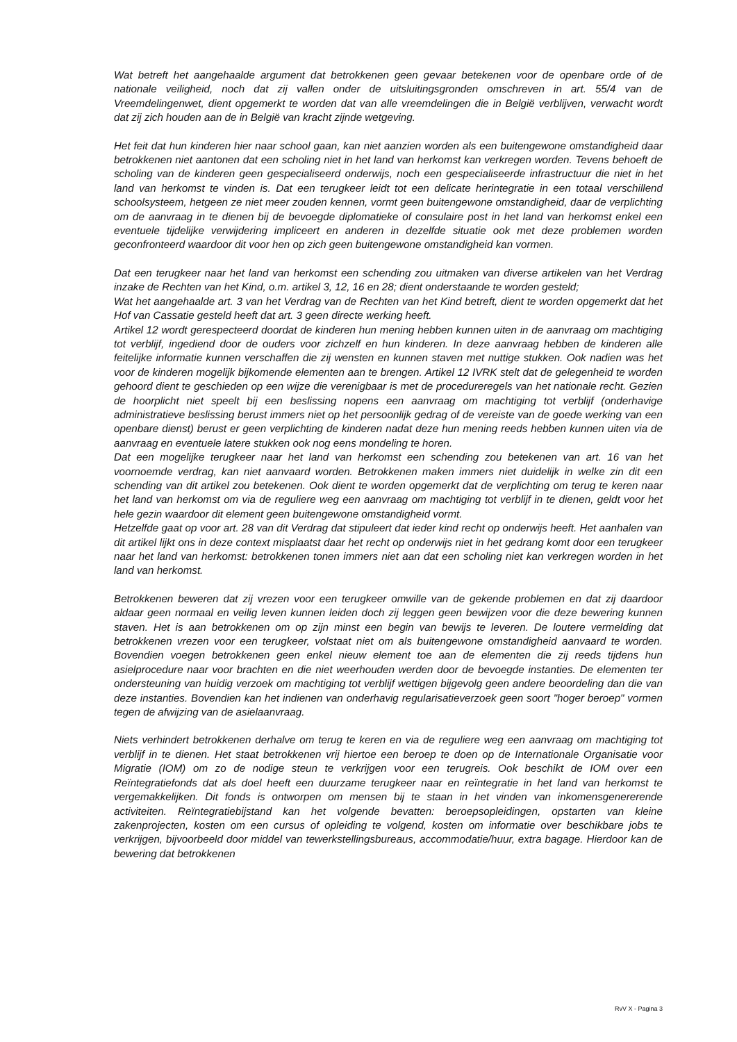Wat betreft het aangehaalde argument dat betrokkenen geen gevaar betekenen voor de openbare orde of de nationale veiligheid, noch dat zij vallen onder de uitsluitingsgronden omschreven in art. 55/4 van de Vreemdelingenwet, dient opgemerkt te worden dat van alle vreemdelingen die in België verblijven, verwacht wordt dat zij zich houden aan de in België van kracht zijnde wetgeving.
Het feit dat hun kinderen hier naar school gaan, kan niet aanzien worden als een buitengewone omstandigheid daar betrokkenen niet aantonen dat een scholing niet in het land van herkomst kan verkregen worden. Tevens behoeft de scholing van de kinderen geen gespecialiseerd onderwijs, noch een gespecialiseerde infrastructuur die niet in het land van herkomst te vinden is. Dat een terugkeer leidt tot een delicate herintegratie in een totaal verschillend schoolsysteem, hetgeen ze niet meer zouden kennen, vormt geen buitengewone omstandigheid, daar de verplichting om de aanvraag in te dienen bij de bevoegde diplomatieke of consulaire post in het land van herkomst enkel een eventuele tijdelijke verwijdering impliceert en anderen in dezelfde situatie ook met deze problemen worden geconfronteerd waardoor dit voor hen op zich geen buitengewone omstandigheid kan vormen.
Dat een terugkeer naar het land van herkomst een schending zou uitmaken van diverse artikelen van het Verdrag inzake de Rechten van het Kind, o.m. artikel 3, 12, 16 en 28; dient onderstaande te worden gesteld;
Wat het aangehaalde art. 3 van het Verdrag van de Rechten van het Kind betreft, dient te worden opgemerkt dat het Hof van Cassatie gesteld heeft dat art. 3 geen directe werking heeft.
Artikel 12 wordt gerespecteerd doordat de kinderen hun mening hebben kunnen uiten in de aanvraag om machtiging tot verblijf, ingediend door de ouders voor zichzelf en hun kinderen. In deze aanvraag hebben de kinderen alle feitelijke informatie kunnen verschaffen die zij wensten en kunnen staven met nuttige stukken. Ook nadien was het voor de kinderen mogelijk bijkomende elementen aan te brengen. Artikel 12 IVRK stelt dat de gelegenheid te worden gehoord dient te geschieden op een wijze die verenigbaar is met de procedureregels van het nationale recht. Gezien de hoorplicht niet speelt bij een beslissing nopens een aanvraag om machtiging tot verblijf (onderhavige administratieve beslissing berust immers niet op het persoonlijk gedrag of de vereiste van de goede werking van een openbare dienst) berust er geen verplichting de kinderen nadat deze hun mening reeds hebben kunnen uiten via de aanvraag en eventuele latere stukken ook nog eens mondeling te horen.
Dat een mogelijke terugkeer naar het land van herkomst een schending zou betekenen van art. 16 van het voornoemde verdrag, kan niet aanvaard worden. Betrokkenen maken immers niet duidelijk in welke zin dit een schending van dit artikel zou betekenen. Ook dient te worden opgemerkt dat de verplichting om terug te keren naar het land van herkomst om via de reguliere weg een aanvraag om machtiging tot verblijf in te dienen, geldt voor het hele gezin waardoor dit element geen buitengewone omstandigheid vormt.
Hetzelfde gaat op voor art. 28 van dit Verdrag dat stipuleert dat ieder kind recht op onderwijs heeft. Het aanhalen van dit artikel lijkt ons in deze context misplaatst daar het recht op onderwijs niet in het gedrang komt door een terugkeer naar het land van herkomst: betrokkenen tonen immers niet aan dat een scholing niet kan verkregen worden in het land van herkomst.
Betrokkenen beweren dat zij vrezen voor een terugkeer omwille van de gekende problemen en dat zij daardoor aldaar geen normaal en veilig leven kunnen leiden doch zij leggen geen bewijzen voor die deze bewering kunnen staven. Het is aan betrokkenen om op zijn minst een begin van bewijs te leveren. De loutere vermelding dat betrokkenen vrezen voor een terugkeer, volstaat niet om als buitengewone omstandigheid aanvaard te worden. Bovendien voegen betrokkenen geen enkel nieuw element toe aan de elementen die zij reeds tijdens hun asielprocedure naar voor brachten en die niet weerhouden werden door de bevoegde instanties. De elementen ter ondersteuning van huidig verzoek om machtiging tot verblijf wettigen bijgevolg geen andere beoordeling dan die van deze instanties. Bovendien kan het indienen van onderhavig regularisatieverzoek geen soort "hoger beroep" vormen tegen de afwijzing van de asielaanvraag.
Niets verhindert betrokkenen derhalve om terug te keren en via de reguliere weg een aanvraag om machtiging tot verblijf in te dienen. Het staat betrokkenen vrij hiertoe een beroep te doen op de Internationale Organisatie voor Migratie (IOM) om zo de nodige steun te verkrijgen voor een terugreis. Ook beschikt de IOM over een Reïntegratiefonds dat als doel heeft een duurzame terugkeer naar en reïntegratie in het land van herkomst te vergemakkelijken. Dit fonds is ontworpen om mensen bij te staan in het vinden van inkomensgenererende activiteiten. Reïntegratiebijstand kan het volgende bevatten: beroepsopleidingen, opstarten van kleine zakenprojecten, kosten om een cursus of opleiding te volgend, kosten om informatie over beschikbare jobs te verkrijgen, bijvoorbeeld door middel van tewerkstellingsbureaus, accommodatie/huur, extra bagage. Hierdoor kan de bewering dat betrokkenen
RvV X - Pagina 3